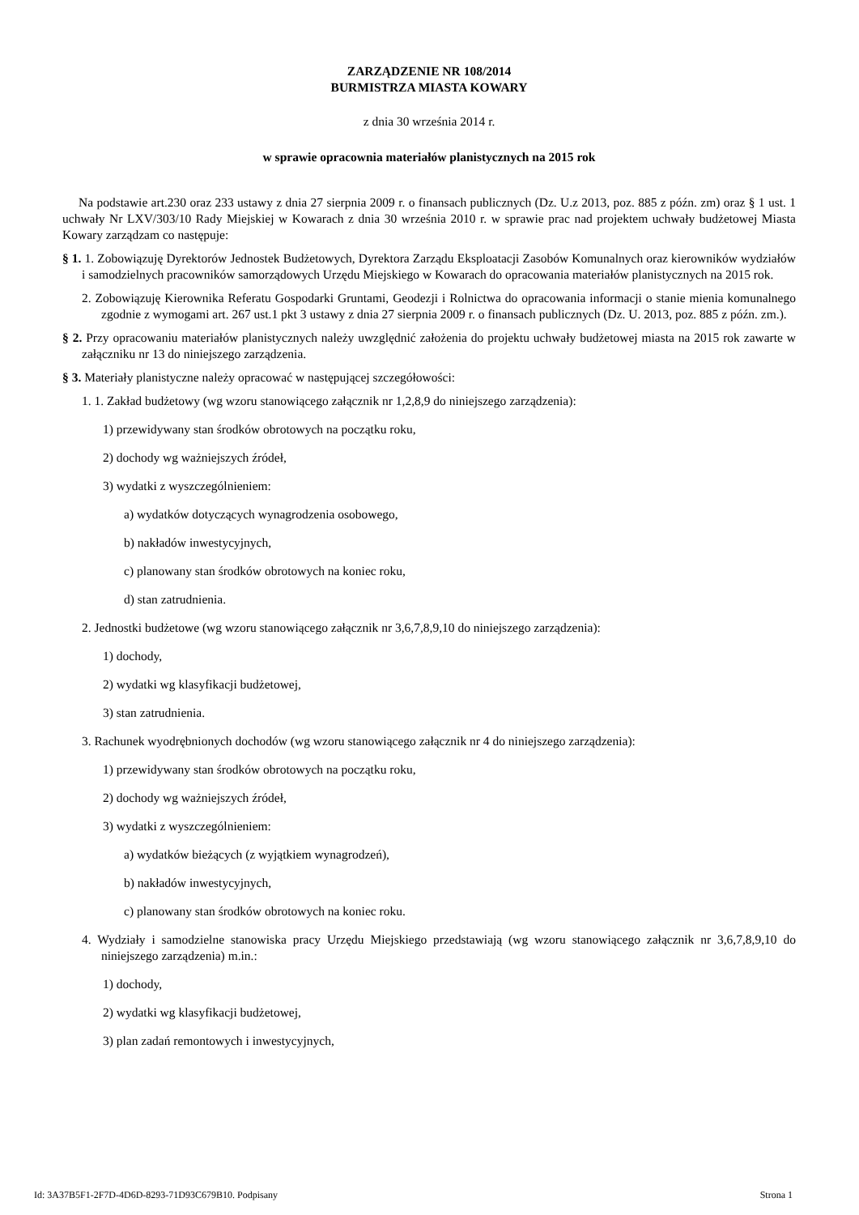ZARZĄDZENIE NR 108/2014
BURMISTRZA MIASTA KOWARY
z dnia 30 września 2014 r.
w sprawie opracownia materiałów planistycznych na 2015 rok
Na podstawie art.230 oraz 233 ustawy z dnia 27 sierpnia 2009 r. o finansach publicznych (Dz. U.z 2013, poz. 885 z późn. zm) oraz § 1 ust. 1 uchwały Nr LXV/303/10 Rady Miejskiej w Kowarach z dnia 30 września 2010 r. w sprawie prac nad projektem uchwały budżetowej Miasta Kowary zarządzam co następuje:
§ 1. 1. Zobowiązuję Dyrektorów Jednostek Budżetowych, Dyrektora Zarządu Eksploatacji Zasobów Komunalnych oraz kierowników wydziałów i samodzielnych pracowników samorządowych Urzędu Miejskiego w Kowarach do opracowania materiałów planistycznych na 2015 rok.
2. Zobowiązuję Kierownika Referatu Gospodarki Gruntami, Geodezji i Rolnictwa do opracowania informacji o stanie mienia komunalnego zgodnie z wymogami art. 267 ust.1 pkt 3 ustawy z dnia 27 sierpnia 2009 r. o finansach publicznych (Dz. U. 2013, poz. 885 z późn. zm.).
§ 2. Przy opracowaniu materiałów planistycznych należy uwzględnić założenia do projektu uchwały budżetowej miasta na 2015 rok zawarte w załączniku nr 13 do niniejszego zarządzenia.
§ 3. Materiały planistyczne należy opracować w następującej szczegółowości:
1. 1. Zakład budżetowy (wg wzoru stanowiącego załącznik nr 1,2,8,9 do niniejszego zarządzenia):
1) przewidywany stan środków obrotowych na początku roku,
2) dochody wg ważniejszych źródeł,
3) wydatki z wyszczególnieniem:
a) wydatków dotyczących wynagrodzenia osobowego,
b) nakładów inwestycyjnych,
c) planowany stan środków obrotowych na koniec roku,
d) stan zatrudnienia.
2. Jednostki budżetowe (wg wzoru stanowiącego załącznik nr 3,6,7,8,9,10 do niniejszego zarządzenia):
1) dochody,
2) wydatki wg klasyfikacji budżetowej,
3) stan zatrudnienia.
3. Rachunek wyodrębnionych dochodów (wg wzoru stanowiącego załącznik nr 4 do niniejszego zarządzenia):
1) przewidywany stan środków obrotowych na początku roku,
2) dochody wg ważniejszych źródeł,
3) wydatki z wyszczególnieniem:
a) wydatków bieżących (z wyjątkiem wynagrodzeń),
b) nakładów inwestycyjnych,
c) planowany stan środków obrotowych na koniec roku.
4. Wydziały i samodzielne stanowiska pracy Urzędu Miejskiego przedstawiają (wg wzoru stanowiącego załącznik nr 3,6,7,8,9,10 do niniejszego zarządzenia) m.in.:
1) dochody,
2) wydatki wg klasyfikacji budżetowej,
3) plan zadań remontowych i inwestycyjnych,
Id: 3A37B5F1-2F7D-4D6D-8293-71D93C679B10. Podpisany Strona 1